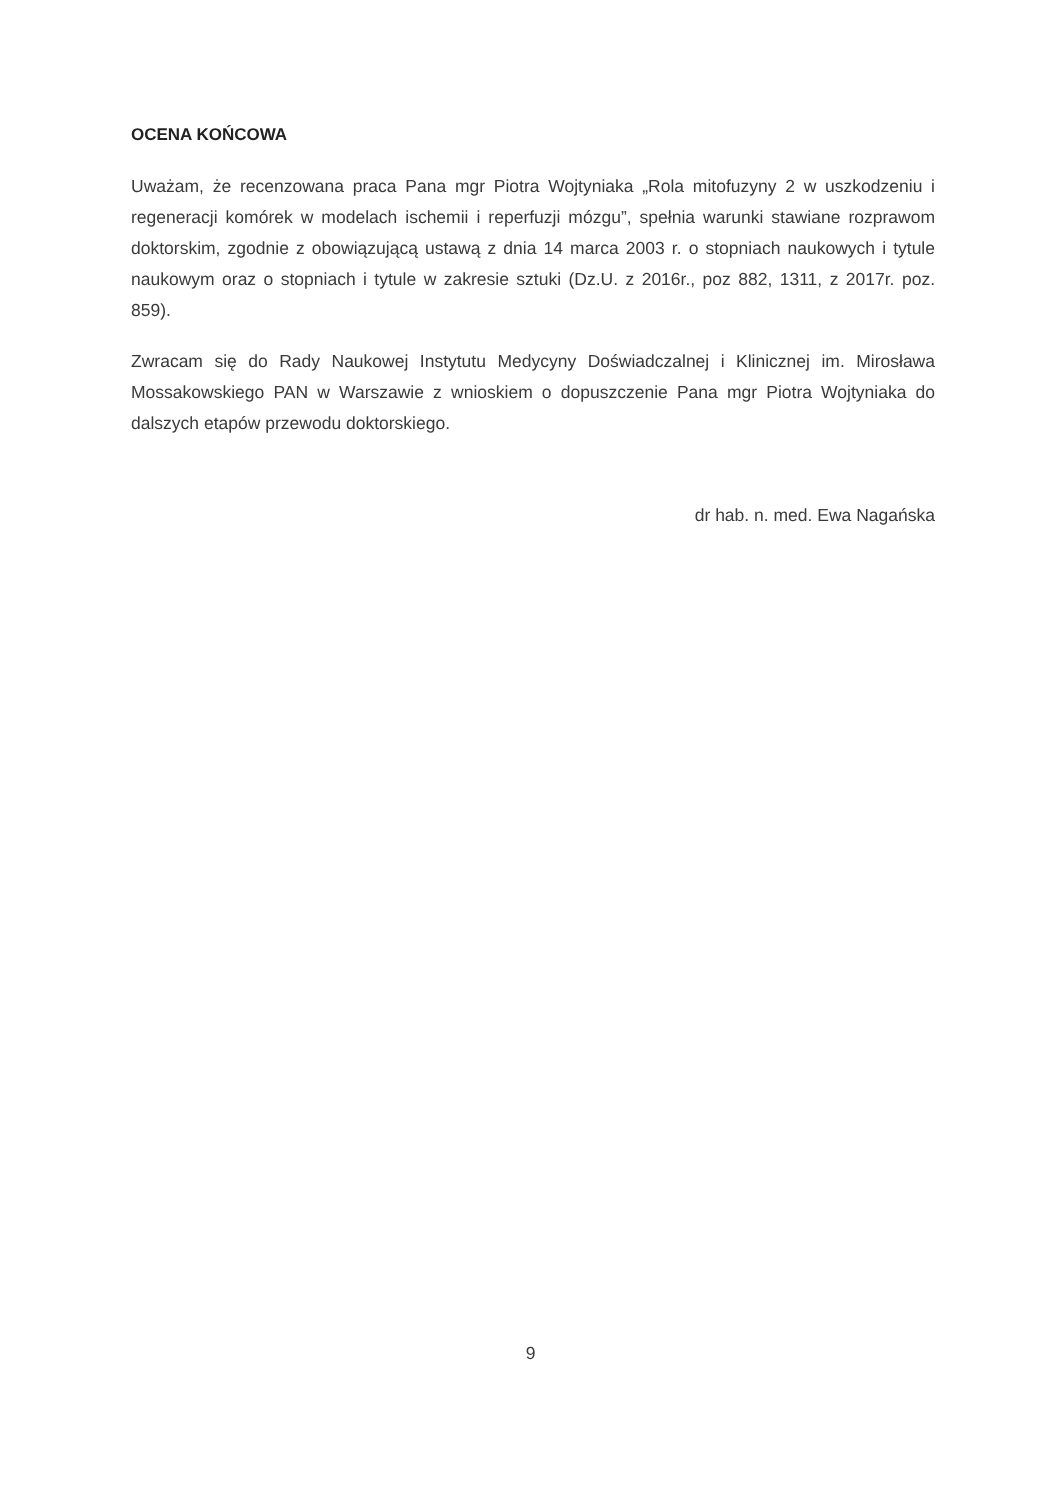OCENA KOŃCOWA
Uważam, że recenzowana praca Pana mgr Piotra Wojtyniaka „Rola mitofuzyny 2 w uszkodzeniu i regeneracji komórek w modelach ischemii i reperfuzji mózgu”, spełnia warunki stawiane rozprawom doktorskim, zgodnie z obowiązującą ustawą z dnia 14 marca 2003 r. o stopniach naukowych i tytule naukowym oraz o stopniach i tytule w zakresie sztuki (Dz.U. z 2016r., poz 882, 1311, z 2017r. poz. 859).
Zwracam się do Rady Naukowej Instytutu Medycyny Doświadczalnej i Klinicznej im. Mirosława Mossakowskiego PAN w Warszawie z wnioskiem o dopuszczenie Pana mgr Piotra Wojtyniaka do dalszych etapów przewodu doktorskiego.
dr hab. n. med. Ewa Nagańska
9